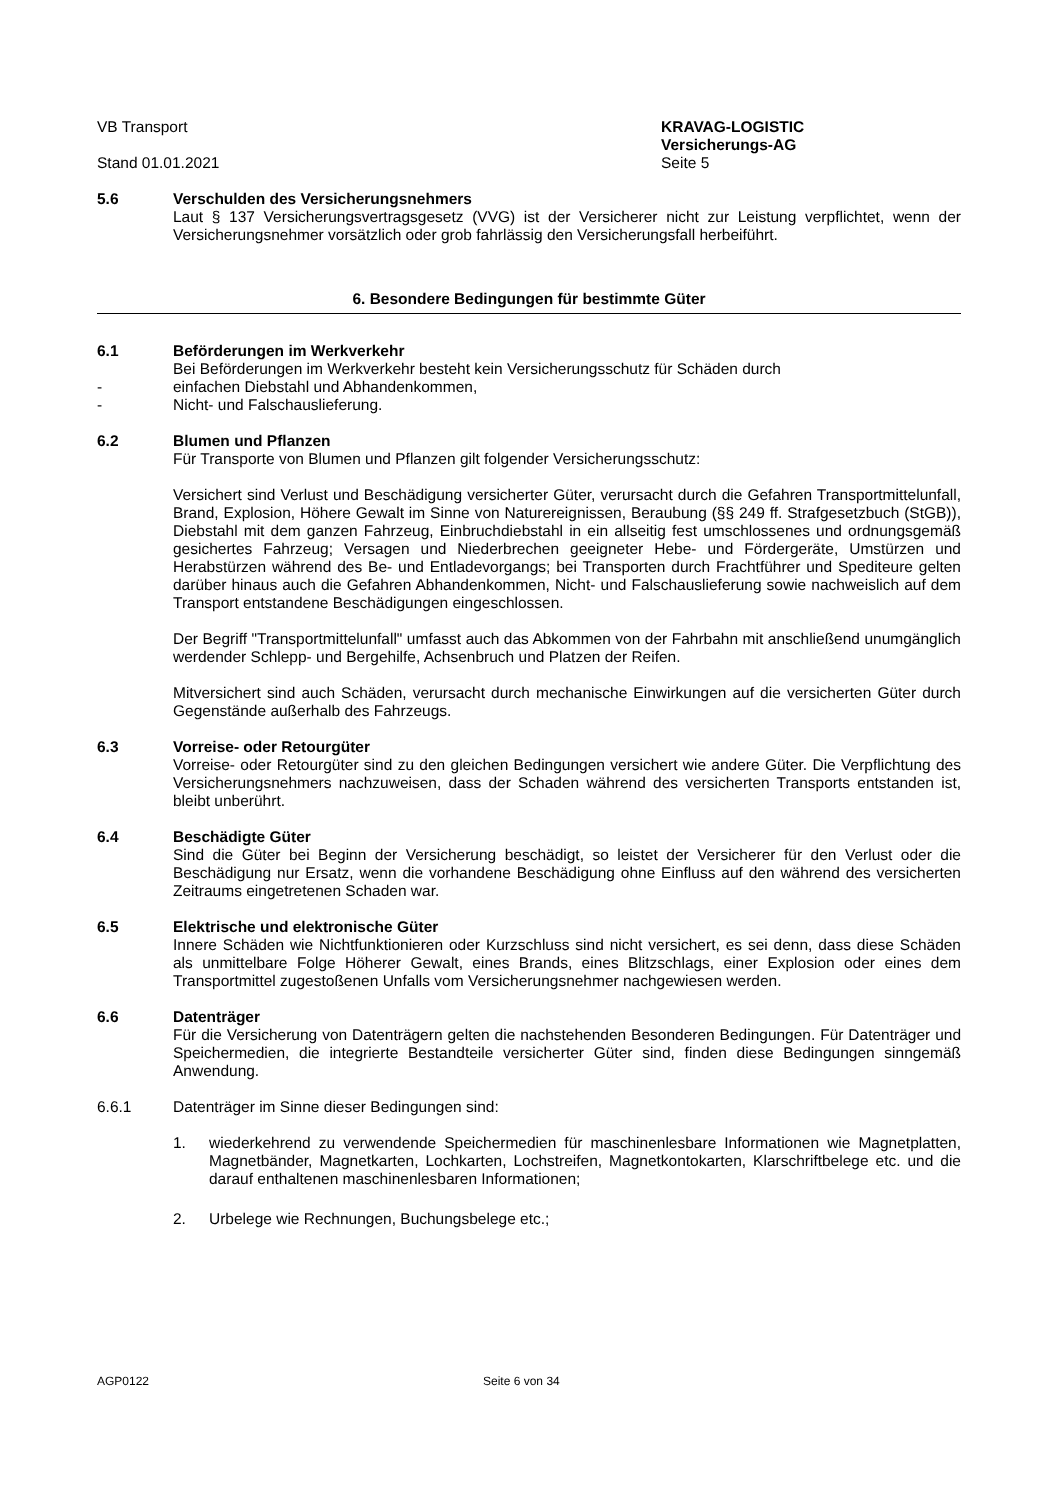VB Transport
Stand 01.01.2021
KRAVAG-LOGISTIC
Versicherungs-AG
Seite 5
5.6 Verschulden des Versicherungsnehmers
Laut § 137 Versicherungsvertragsgesetz (VVG) ist der Versicherer nicht zur Leistung verpflichtet, wenn der Versicherungsnehmer vorsätzlich oder grob fahrlässig den Versicherungsfall herbeiführt.
6. Besondere Bedingungen für bestimmte Güter
6.1 Beförderungen im Werkverkehr
Bei Beförderungen im Werkverkehr besteht kein Versicherungsschutz für Schäden durch
- einfachen Diebstahl und Abhandenkommen,
- Nicht- und Falschauslieferung.
6.2 Blumen und Pflanzen
Für Transporte von Blumen und Pflanzen gilt folgender Versicherungsschutz:
Versichert sind Verlust und Beschädigung versicherter Güter, verursacht durch die Gefahren Transportmittelunfall, Brand, Explosion, Höhere Gewalt im Sinne von Naturereignissen, Beraubung (§§ 249 ff. Strafgesetzbuch (StGB)), Diebstahl mit dem ganzen Fahrzeug, Einbruchdiebstahl in ein allseitig fest umschlossenes und ordnungsgemäß gesichertes Fahrzeug; Versagen und Niederbrechen geeigneter Hebe- und Fördergeräte, Umstürzen und Herabstürzen während des Be- und Entladevorgangs; bei Transporten durch Frachtführer und Spediteure gelten darüber hinaus auch die Gefahren Abhandenkommen, Nicht- und Falschauslieferung sowie nachweislich auf dem Transport entstandene Beschädigungen eingeschlossen.
Der Begriff "Transportmittelunfall" umfasst auch das Abkommen von der Fahrbahn mit anschließend unumgänglich werdender Schlepp- und Bergehilfe, Achsenbruch und Platzen der Reifen.
Mitversichert sind auch Schäden, verursacht durch mechanische Einwirkungen auf die versicherten Güter durch Gegenstände außerhalb des Fahrzeugs.
6.3 Vorreise- oder Retourgüter
Vorreise- oder Retourgüter sind zu den gleichen Bedingungen versichert wie andere Güter. Die Verpflichtung des Versicherungsnehmers nachzuweisen, dass der Schaden während des versicherten Transports entstanden ist, bleibt unberührt.
6.4 Beschädigte Güter
Sind die Güter bei Beginn der Versicherung beschädigt, so leistet der Versicherer für den Verlust oder die Beschädigung nur Ersatz, wenn die vorhandene Beschädigung ohne Einfluss auf den während des versicherten Zeitraums eingetretenen Schaden war.
6.5 Elektrische und elektronische Güter
Innere Schäden wie Nichtfunktionieren oder Kurzschluss sind nicht versichert, es sei denn, dass diese Schäden als unmittelbare Folge Höherer Gewalt, eines Brands, eines Blitzschlags, einer Explosion oder eines dem Transportmittel zugestoßenen Unfalls vom Versicherungsnehmer nachgewiesen werden.
6.6 Datenträger
Für die Versicherung von Datenträgern gelten die nachstehenden Besonderen Bedingungen. Für Datenträger und Speichermedien, die integrierte Bestandteile versicherter Güter sind, finden diese Bedingungen sinngemäß Anwendung.
6.6.1 Datenträger im Sinne dieser Bedingungen sind:
1. wiederkehrend zu verwendende Speichermedien für maschinenlesbare Informationen wie Magnetplatten, Magnetbänder, Magnetkarten, Lochkarten, Lochstreifen, Magnetkontokarten, Klarschriftbelege etc. und die darauf enthaltenen maschinenlesbaren Informationen;
2. Urbelege wie Rechnungen, Buchungsbelege etc.;
AGP0122 Seite 6 von 34